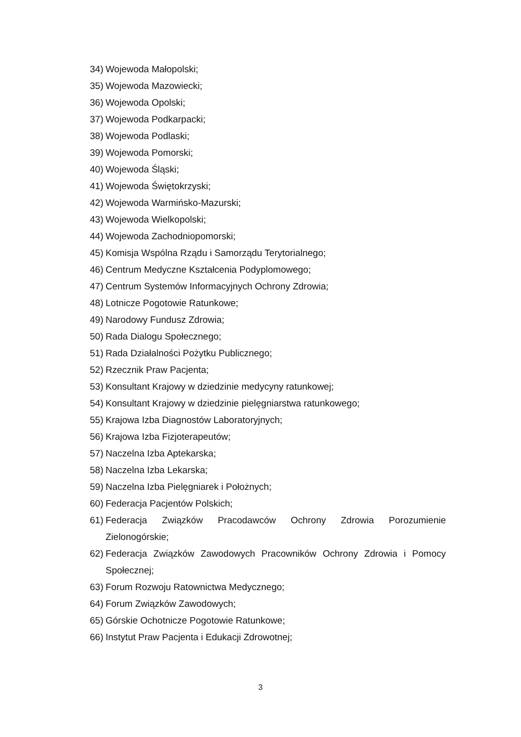34) Wojewoda Małopolski;
35) Wojewoda Mazowiecki;
36) Wojewoda Opolski;
37) Wojewoda Podkarpacki;
38) Wojewoda Podlaski;
39) Wojewoda Pomorski;
40) Wojewoda Śląski;
41) Wojewoda Świętokrzyski;
42) Wojewoda Warmińsko-Mazurski;
43) Wojewoda Wielkopolski;
44) Wojewoda Zachodniopomorski;
45) Komisja Wspólna Rządu i Samorządu Terytorialnego;
46) Centrum Medyczne Kształcenia Podyplomowego;
47) Centrum Systemów Informacyjnych Ochrony Zdrowia;
48) Lotnicze Pogotowie Ratunkowe;
49) Narodowy Fundusz Zdrowia;
50) Rada Dialogu Społecznego;
51) Rada Działalności Pożytku Publicznego;
52) Rzecznik Praw Pacjenta;
53) Konsultant Krajowy w dziedzinie medycyny ratunkowej;
54) Konsultant Krajowy w dziedzinie pielęgniarstwa ratunkowego;
55) Krajowa Izba Diagnostów Laboratoryjnych;
56) Krajowa Izba Fizjoterapeutów;
57) Naczelna Izba Aptekarska;
58) Naczelna Izba Lekarska;
59) Naczelna Izba Pielęgniarek i Położnych;
60) Federacja Pacjentów Polskich;
61) Federacja Związków Pracodawców Ochrony Zdrowia Porozumienie Zielonogórskie;
62) Federacja Związków Zawodowych Pracowników Ochrony Zdrowia i Pomocy Społecznej;
63) Forum Rozwoju Ratownictwa Medycznego;
64) Forum Związków Zawodowych;
65) Górskie Ochotnicze Pogotowie Ratunkowe;
66) Instytut Praw Pacjenta i Edukacji Zdrowotnej;
3